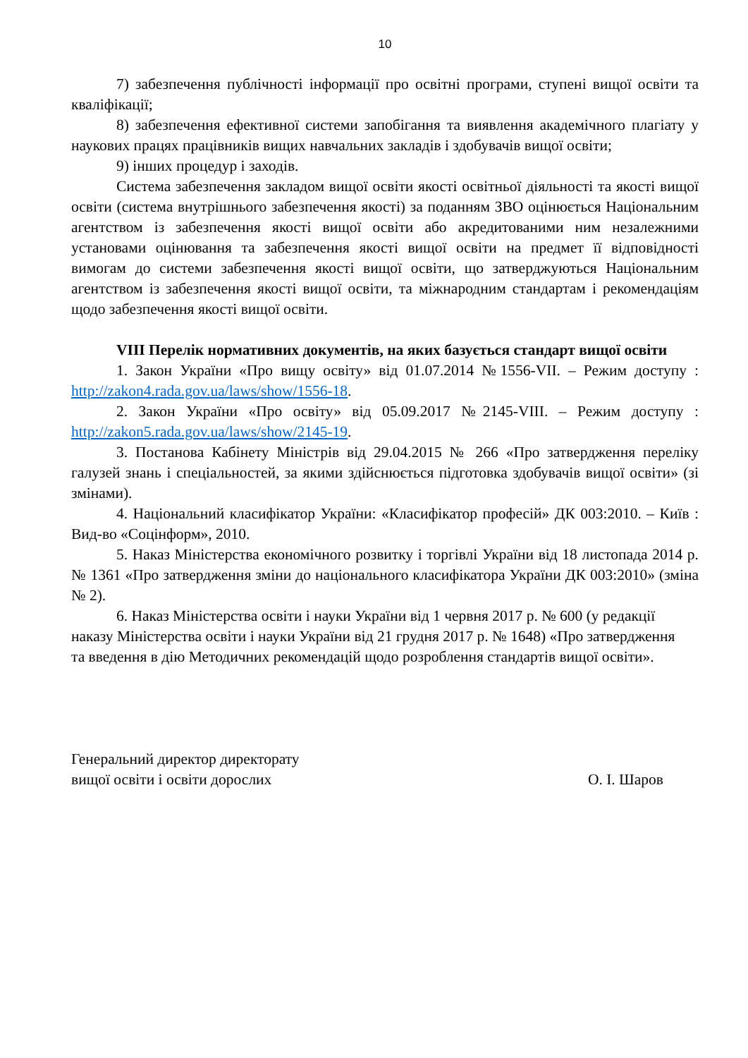10
7) забезпечення публічності інформації про освітні програми, ступені вищої освіти та кваліфікації;
8) забезпечення ефективної системи запобігання та виявлення академічного плагіату у наукових працях працівників вищих навчальних закладів і здобувачів вищої освіти;
9) інших процедур і заходів.
Система забезпечення закладом вищої освіти якості освітньої діяльності та якості вищої освіти (система внутрішнього забезпечення якості) за поданням ЗВО оцінюється Національним агентством із забезпечення якості вищої освіти або акредитованими ним незалежними установами оцінювання та забезпечення якості вищої освіти на предмет її відповідності вимогам до системи забезпечення якості вищої освіти, що затверджуються Національним агентством із забезпечення якості вищої освіти, та міжнародним стандартам і рекомендаціям щодо забезпечення якості вищої освіти.
VIII Перелік нормативних документів, на яких базується стандарт вищої освіти
1. Закон України «Про вищу освіту» від 01.07.2014 №1556-VII. – Режим доступу : http://zakon4.rada.gov.ua/laws/show/1556-18.
2. Закон України «Про освіту» від 05.09.2017 №2145-VIII. – Режим доступу : http://zakon5.rada.gov.ua/laws/show/2145-19.
3. Постанова Кабінету Міністрів від 29.04.2015 № 266 «Про затвердження переліку галузей знань і спеціальностей, за якими здійснюється підготовка здобувачів вищої освіти» (зі змінами).
4. Національний класифікатор України: «Класифікатор професій» ДК 003:2010. – Київ : Вид-во «Соцінформ», 2010.
5. Наказ Міністерства економічного розвитку і торгівлі України від 18 листопада 2014 р. № 1361 «Про затвердження зміни до національного класифікатора України ДК 003:2010» (зміна № 2).
6. Наказ Міністерства освіти і науки України від 1 червня 2017 р. № 600 (у редакції наказу Міністерства освіти і науки України від 21 грудня 2017 р. № 1648) «Про затвердження та введення в дію Методичних рекомендацій щодо розроблення стандартів вищої освіти».
Генеральний директор директорату
вищої освіти і освіти дорослих
О. І. Шаров